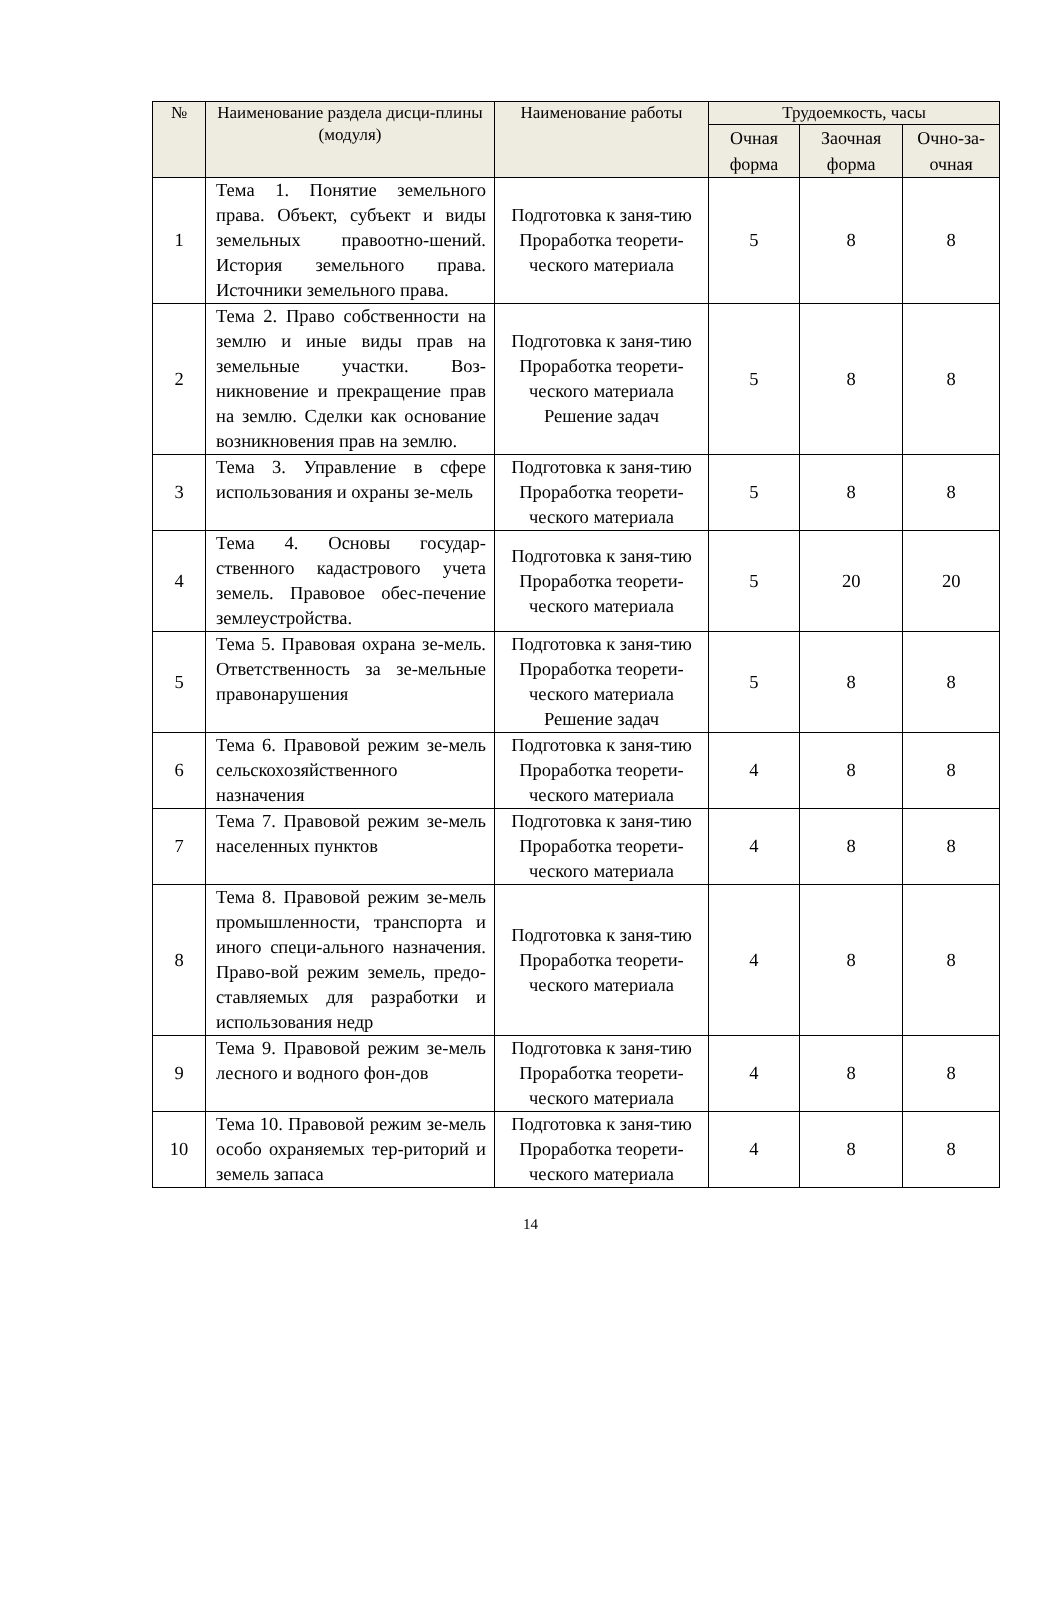| № | Наименование раздела дисци-плины (модуля) | Наименование работы | Трудоемкость, часы | | |
| --- | --- | --- | --- | --- | --- |
| | | | Очная форма | Заочная форма | Очно-за-очная |
| 1 | Тема 1. Понятие земельного права. Объект, субъект и виды земельных правоотно-шений. История земельного права. Источники земельного права. | Подготовка к заня-тию Проработка теорети-ческого материала | 5 | 8 | 8 |
| 2 | Тема 2. Право собственности на землю и иные виды прав на земельные участки. Воз-никновение и прекращение прав на землю. Сделки как основание возникновения прав на землю. | Подготовка к заня-тию Проработка теорети-ческого материала Решение задач | 5 | 8 | 8 |
| 3 | Тема 3. Управление в сфере использования и охраны зе-мель | Подготовка к заня-тию Проработка теорети-ческого материала | 5 | 8 | 8 |
| 4 | Тема 4. Основы государ-ственного кадастрового учета земель. Правовое обес-печение землеустройства. | Подготовка к заня-тию Проработка теорети-ческого материала | 5 | 20 | 20 |
| 5 | Тема 5. Правовая охрана зе-мель. Ответственность за зе-мельные правонарушения | Подготовка к заня-тию Проработка теорети-ческого материала Решение задач | 5 | 8 | 8 |
| 6 | Тема 6. Правовой режим зе-мель сельскохозяйственного назначения | Подготовка к заня-тию Проработка теорети-ческого материала | 4 | 8 | 8 |
| 7 | Тема 7. Правовой режим зе-мель населенных пунктов | Подготовка к заня-тию Проработка теорети-ческого материала | 4 | 8 | 8 |
| 8 | Тема 8. Правовой режим зе-мель промышленности, транспорта и иного специ-ального назначения. Право-вой режим земель, предо-ставляемых для разработки и использования недр | Подготовка к заня-тию Проработка теорети-ческого материала | 4 | 8 | 8 |
| 9 | Тема 9. Правовой режим зе-мель лесного и водного фон-дов | Подготовка к заня-тию Проработка теорети-ческого материала | 4 | 8 | 8 |
| 10 | Тема 10. Правовой режим зе-мель особо охраняемых тер-риторий и земель запаса | Подготовка к заня-тию Проработка теорети-ческого материала | 4 | 8 | 8 |
14